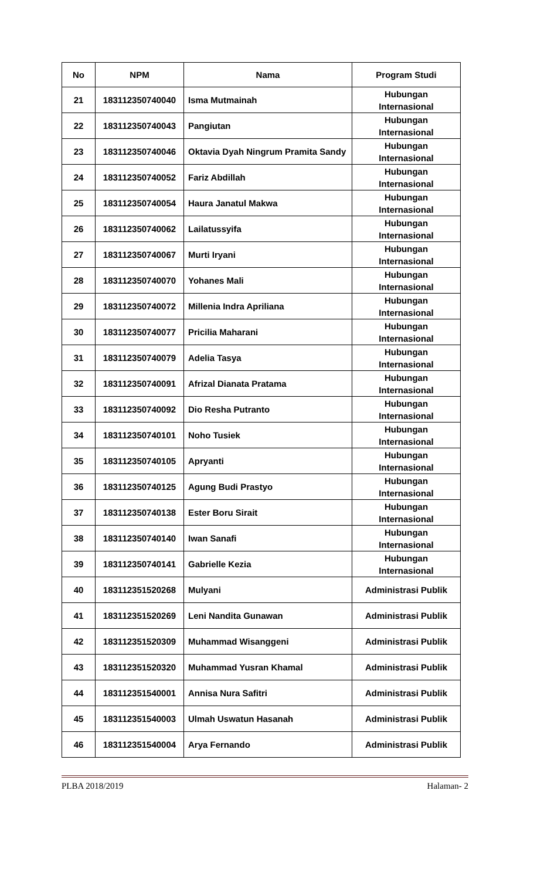| No | NPM | Nama | Program Studi |
| --- | --- | --- | --- |
| 21 | 183112350740040 | Isma Mutmainah | Hubungan Internasional |
| 22 | 183112350740043 | Pangiutan | Hubungan Internasional |
| 23 | 183112350740046 | Oktavia Dyah Ningrum Pramita Sandy | Hubungan Internasional |
| 24 | 183112350740052 | Fariz Abdillah | Hubungan Internasional |
| 25 | 183112350740054 | Haura Janatul Makwa | Hubungan Internasional |
| 26 | 183112350740062 | Lailatussyifa | Hubungan Internasional |
| 27 | 183112350740067 | Murti Iryani | Hubungan Internasional |
| 28 | 183112350740070 | Yohanes Mali | Hubungan Internasional |
| 29 | 183112350740072 | Millenia Indra Apriliana | Hubungan Internasional |
| 30 | 183112350740077 | Pricilia Maharani | Hubungan Internasional |
| 31 | 183112350740079 | Adelia Tasya | Hubungan Internasional |
| 32 | 183112350740091 | Afrizal Dianata Pratama | Hubungan Internasional |
| 33 | 183112350740092 | Dio Resha Putranto | Hubungan Internasional |
| 34 | 183112350740101 | Noho Tusiek | Hubungan Internasional |
| 35 | 183112350740105 | Apryanti | Hubungan Internasional |
| 36 | 183112350740125 | Agung Budi Prastyo | Hubungan Internasional |
| 37 | 183112350740138 | Ester Boru Sirait | Hubungan Internasional |
| 38 | 183112350740140 | Iwan Sanafi | Hubungan Internasional |
| 39 | 183112350740141 | Gabrielle Kezia | Hubungan Internasional |
| 40 | 183112351520268 | Mulyani | Administrasi Publik |
| 41 | 183112351520269 | Leni Nandita Gunawan | Administrasi Publik |
| 42 | 183112351520309 | Muhammad Wisanggeni | Administrasi Publik |
| 43 | 183112351520320 | Muhammad Yusran Khamal | Administrasi Publik |
| 44 | 183112351540001 | Annisa Nura Safitri | Administrasi Publik |
| 45 | 183112351540003 | Ulmah Uswatun Hasanah | Administrasi Publik |
| 46 | 183112351540004 | Arya Fernando | Administrasi Publik |
PLBA 2018/2019 Halaman- 2